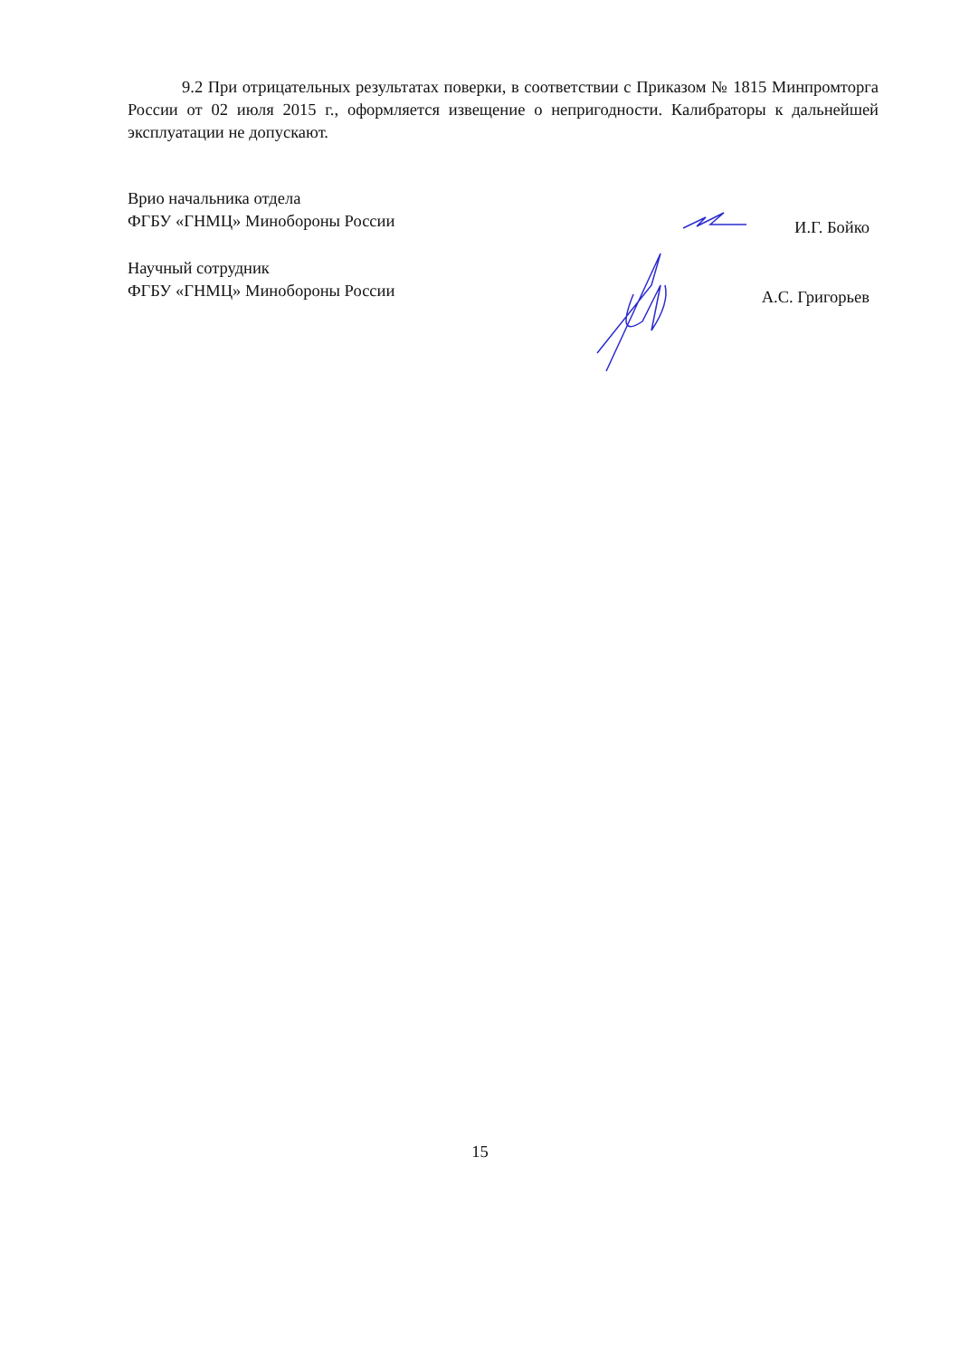9.2 При отрицательных результатах поверки, в соответствии с Приказом № 1815 Минпромторга России от 02 июля 2015 г., оформляется извещение о непригодности. Калибраторы к дальнейшей эксплуатации не допускают.
Врио начальника отдела
ФГБУ «ГНМЦ» Минобороны России
И.Г. Бойко
Научный сотрудник
ФГБУ «ГНМЦ» Минобороны России
А.С. Григорьев
15